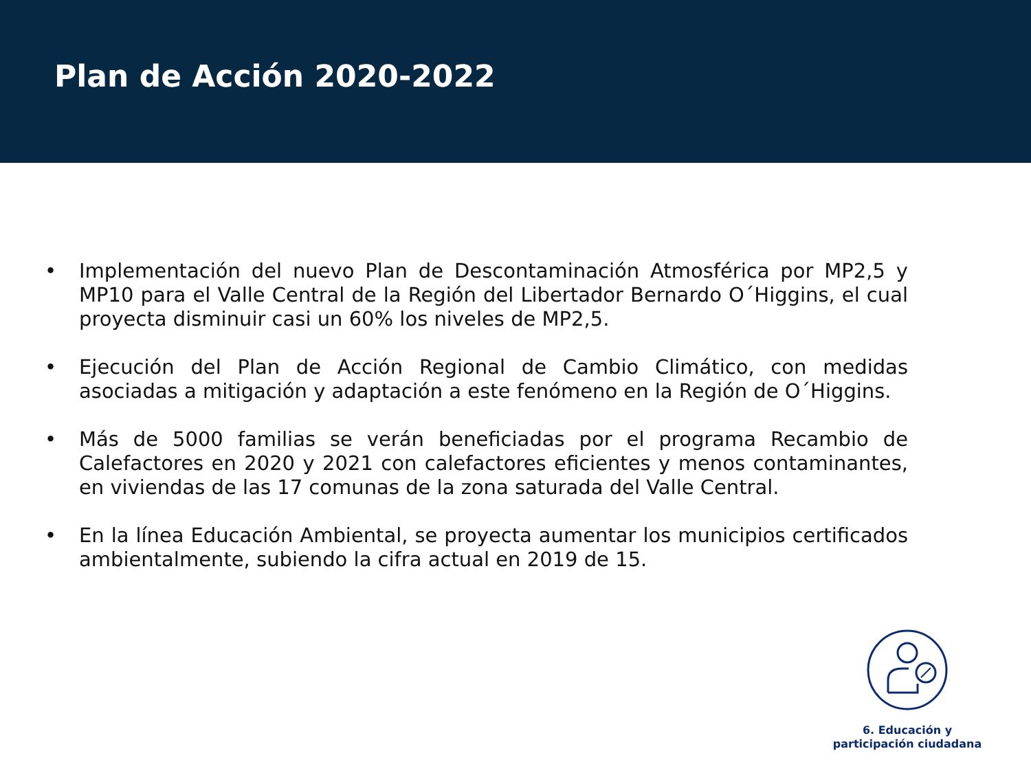Plan de Acción 2020-2022
• Implementación del nuevo Plan de Descontaminación Atmosférica por MP2,5 y MP10 para el Valle Central de la Región del Libertador Bernardo O´Higgins, el cual proyecta disminuir casi un 60% los niveles de MP2,5.
• Ejecución del Plan de Acción Regional de Cambio Climático, con medidas asociadas a mitigación y adaptación a este fenómeno en la Región de O´Higgins.
• Más de 5000 familias se verán beneficiadas por el programa Recambio de Calefactores en 2020 y 2021 con calefactores eficientes y menos contaminantes, en viviendas de las 17 comunas de la zona saturada del Valle Central.
• En la línea Educación Ambiental, se proyecta aumentar los municipios certificados ambientalmente, subiendo la cifra actual en 2019 de 15.
6. Educación y
participación ciudadana